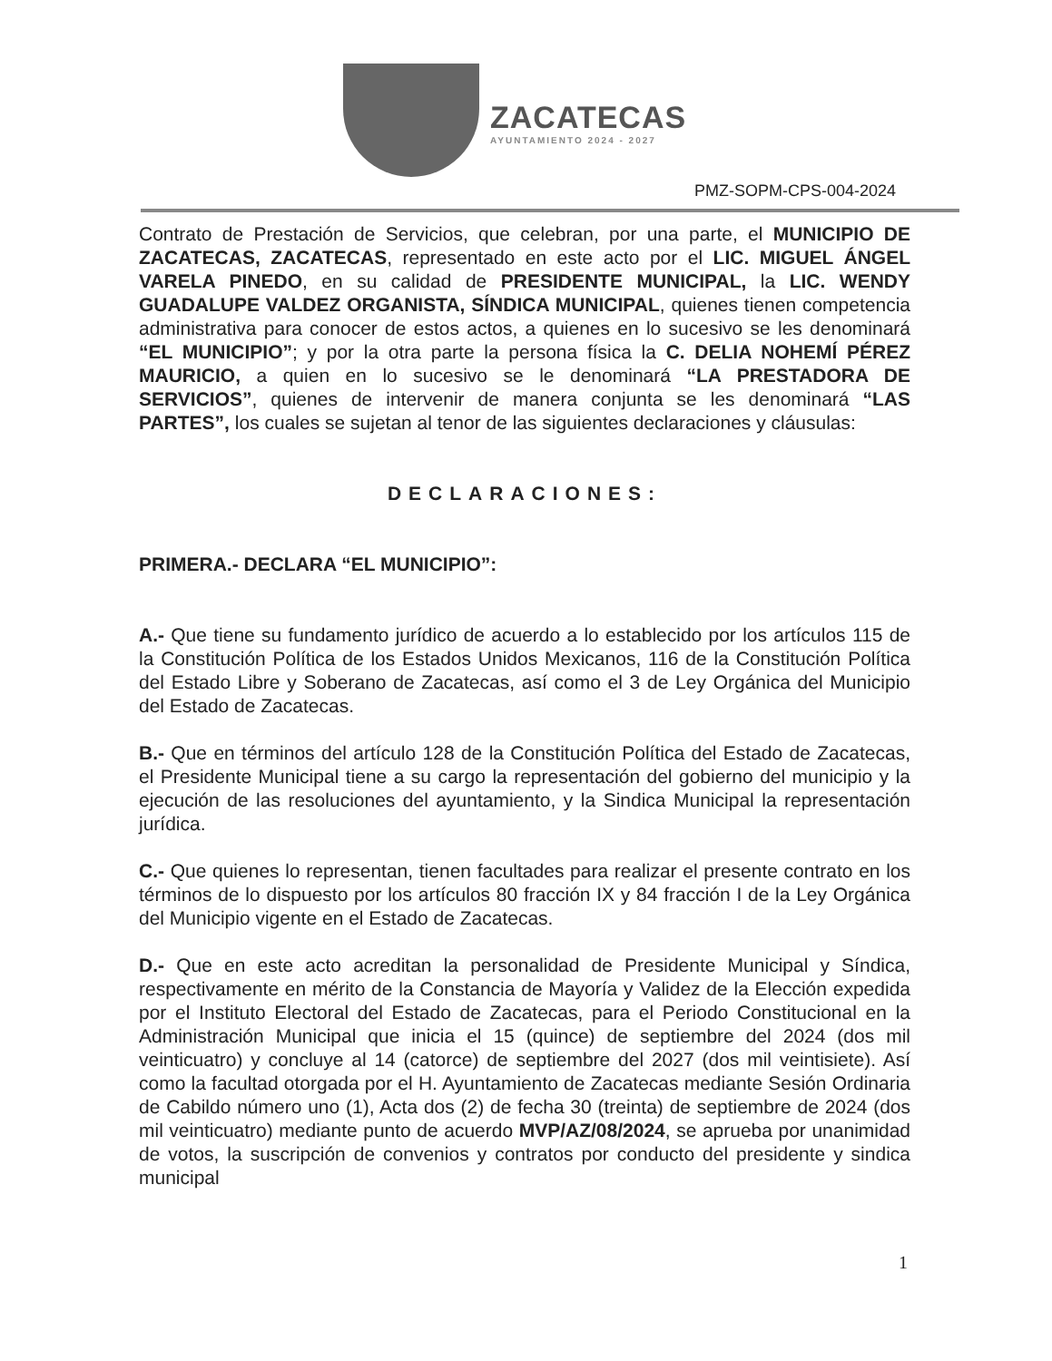ZACATECAS
AYUNTAMIENTO 2024 - 2027
PMZ-SOPM-CPS-004-2024
Contrato de Prestación de Servicios, que celebran, por una parte, el MUNICIPIO DE ZACATECAS, ZACATECAS, representado en este acto por el LIC. MIGUEL ÁNGEL VARELA PINEDO, en su calidad de PRESIDENTE MUNICIPAL, la LIC. WENDY GUADALUPE VALDEZ ORGANISTA, SÍNDICA MUNICIPAL, quienes tienen competencia administrativa para conocer de estos actos, a quienes en lo sucesivo se les denominará “EL MUNICIPIO”; y por la otra parte la persona física la C. DELIA NOHEMÍ PÉREZ MAURICIO, a quien en lo sucesivo se le denominará “LA PRESTADORA DE SERVICIOS”, quienes de intervenir de manera conjunta se les denominará “LAS PARTES”, los cuales se sujetan al tenor de las siguientes declaraciones y cláusulas:
DECLARACIONES:
PRIMERA.- DECLARA “EL MUNICIPIO”:
A.- Que tiene su fundamento jurídico de acuerdo a lo establecido por los artículos 115 de la Constitución Política de los Estados Unidos Mexicanos, 116 de la Constitución Política del Estado Libre y Soberano de Zacatecas, así como el 3 de Ley Orgánica del Municipio del Estado de Zacatecas.
B.- Que en términos del artículo 128 de la Constitución Política del Estado de Zacatecas, el Presidente Municipal tiene a su cargo la representación del gobierno del municipio y la ejecución de las resoluciones del ayuntamiento, y la Sindica Municipal la representación jurídica.
C.- Que quienes lo representan, tienen facultades para realizar el presente contrato en los términos de lo dispuesto por los artículos 80 fracción IX y 84 fracción I de la Ley Orgánica del Municipio vigente en el Estado de Zacatecas.
D.- Que en este acto acreditan la personalidad de Presidente Municipal y Síndica, respectivamente en mérito de la Constancia de Mayoría y Validez de la Elección expedida por el Instituto Electoral del Estado de Zacatecas, para el Periodo Constitucional en la Administración Municipal que inicia el 15 (quince) de septiembre del 2024 (dos mil veinticuatro) y concluye al 14 (catorce) de septiembre del 2027 (dos mil veintisiete). Así como la facultad otorgada por el H. Ayuntamiento de Zacatecas mediante Sesión Ordinaria de Cabildo número uno (1), Acta dos (2) de fecha 30 (treinta) de septiembre de 2024 (dos mil veinticuatro) mediante punto de acuerdo MVP/AZ/08/2024, se aprueba por unanimidad de votos, la suscripción de convenios y contratos por conducto del presidente y sindica municipal
1